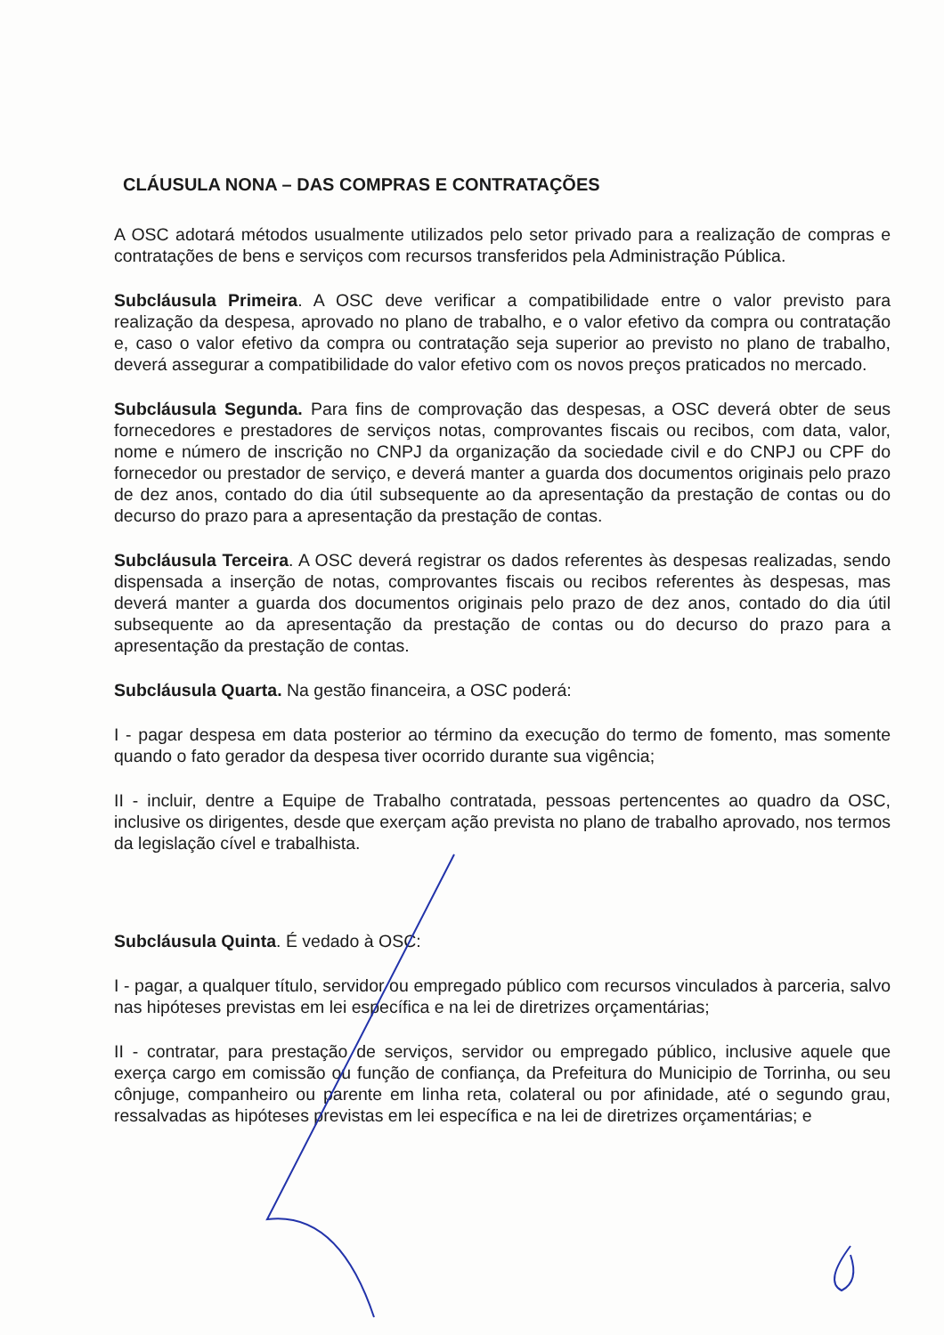CLÁUSULA NONA – DAS COMPRAS E CONTRATAÇÕES
A OSC adotará métodos usualmente utilizados pelo setor privado para a realização de compras e contratações de bens e serviços com recursos transferidos pela Administração Pública.
Subcláusula Primeira. A OSC deve verificar a compatibilidade entre o valor previsto para realização da despesa, aprovado no plano de trabalho, e o valor efetivo da compra ou contratação e, caso o valor efetivo da compra ou contratação seja superior ao previsto no plano de trabalho, deverá assegurar a compatibilidade do valor efetivo com os novos preços praticados no mercado.
Subcláusula Segunda. Para fins de comprovação das despesas, a OSC deverá obter de seus fornecedores e prestadores de serviços notas, comprovantes fiscais ou recibos, com data, valor, nome e número de inscrição no CNPJ da organização da sociedade civil e do CNPJ ou CPF do fornecedor ou prestador de serviço, e deverá manter a guarda dos documentos originais pelo prazo de dez anos, contado do dia útil subsequente ao da apresentação da prestação de contas ou do decurso do prazo para a apresentação da prestação de contas.
Subcláusula Terceira. A OSC deverá registrar os dados referentes às despesas realizadas, sendo dispensada a inserção de notas, comprovantes fiscais ou recibos referentes às despesas, mas deverá manter a guarda dos documentos originais pelo prazo de dez anos, contado do dia útil subsequente ao da apresentação da prestação de contas ou do decurso do prazo para a apresentação da prestação de contas.
Subcláusula Quarta. Na gestão financeira, a OSC poderá:
I - pagar despesa em data posterior ao término da execução do termo de fomento, mas somente quando o fato gerador da despesa tiver ocorrido durante sua vigência;
II - incluir, dentre a Equipe de Trabalho contratada, pessoas pertencentes ao quadro da OSC, inclusive os dirigentes, desde que exerçam ação prevista no plano de trabalho aprovado, nos termos da legislação cível e trabalhista.
Subcláusula Quinta. É vedado à OSC:
I - pagar, a qualquer título, servidor ou empregado público com recursos vinculados à parceria, salvo nas hipóteses previstas em lei específica e na lei de diretrizes orçamentárias;
II - contratar, para prestação de serviços, servidor ou empregado público, inclusive aquele que exerça cargo em comissão ou função de confiança, da Prefeitura do Municipio de Torrinha, ou seu cônjuge, companheiro ou parente em linha reta, colateral ou por afinidade, até o segundo grau, ressalvadas as hipóteses previstas em lei específica e na lei de diretrizes orçamentárias; e